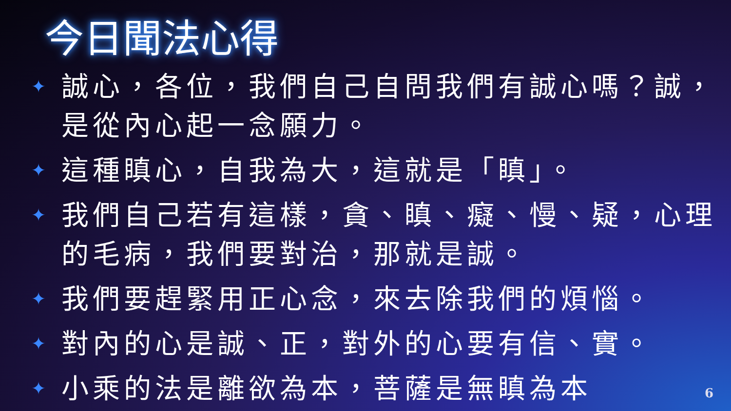今日聞法心得
✦ 誠心，各位，我們自己自問我們有誠心嗎？誠，是從內心起一念願力。
✦ 這種瞋心，自我為大，這就是「瞋」。
✦ 我們自己若有這樣，貪、瞋、癡、慢、疑，心理的毛病，我們要對治，那就是誠。
✦ 我們要趕緊用正心念，來去除我們的煩惱。
✦ 對內的心是誠、正，對外的心要有信、實。
✦ 小乘的法是離欲為本，菩薩是無瞋為本
6